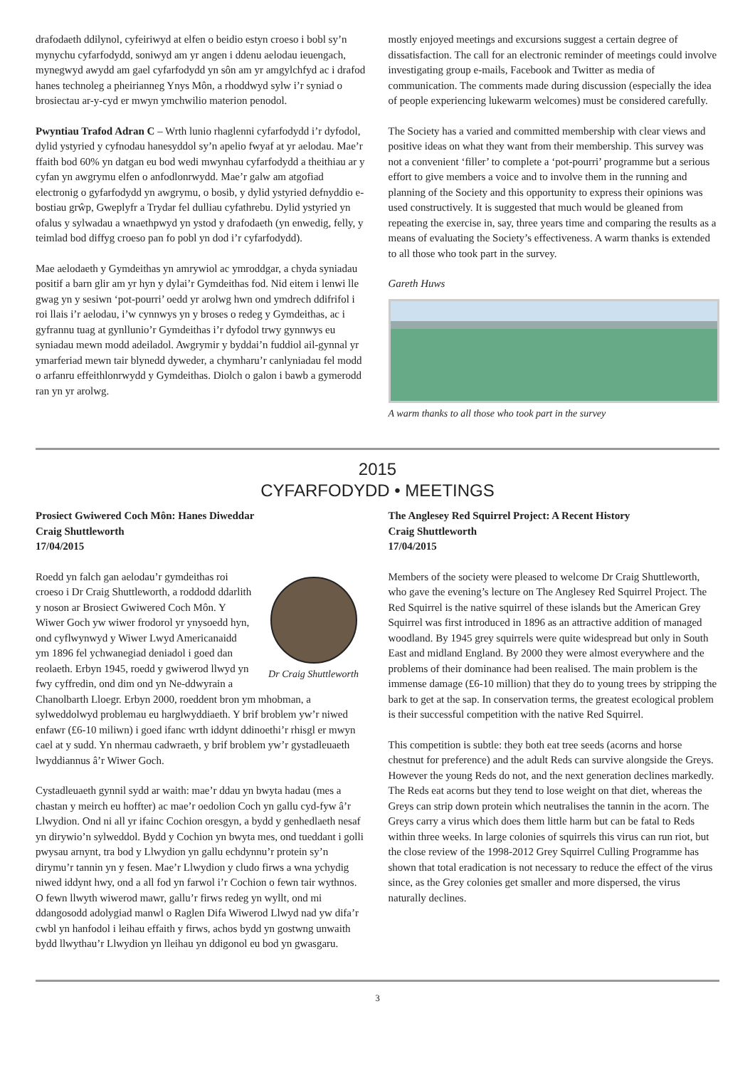drafodaeth ddilynol, cyfeiriwyd at elfen o beidio estyn croeso i bobl sy’n mynychu cyfarfodydd, soniwyd am yr angen i ddenu aelodau ieuengach, mynegwyd awydd am gael cyfarfodydd yn sôn am yr amgylchfyd ac i drafod hanes technoleg a pheirianneg Ynys Môn, a rhoddwyd sylw i’r syniad o brosiectau ar-y-cyd er mwyn ymchwilio materion penodol.
Pwyntiau Trafod Adran C – Wrth lunio rhaglenni cyfarfodydd i’r dyfodol, dylid ystyried y cyfnodau hanesyddol sy’n apelio fwyaf at yr aelodau. Mae’r ffaith bod 60% yn datgan eu bod wedi mwynhau cyfarfodydd a theithiau ar y cyfan yn awgrymu elfen o anfodlonrwydd. Mae’r galw am atgofiad electronig o gyfarfodydd yn awgrymu, o bosib, y dylid ystyried defnyddio e-bostiau grŵp, Gweplyfr a Trydar fel dulliau cyfathrebu. Dylid ystyried yn ofalus y sylwadau a wnaethpwyd yn ystod y drafodaeth (yn enwedig, felly, y teimlad bod diffyg croeso pan fo pobl yn dod i’r cyfarfodydd).
Mae aelodaeth y Gymdeithas yn amrywiol ac ymroddgar, a chyda syniadau positif a barn glir am yr hyn y dylai’r Gymdeithas fod. Nid eitem i lenwi lle gwag yn y sesiwn ‘pot-pourri’ oedd yr arolwg hwn ond ymdrech ddifrifol i roi llais i’r aelodau, i’w cynnwys yn y broses o redeg y Gymdeithas, ac i gyfrannu tuag at gynllunio’r Gymdeithas i’r dyfodol trwy gynnwys eu syniadau mewn modd adeiladol. Awgrymir y byddai’n fuddiol ail-gynnal yr ymarferiad mewn tair blynedd dyweder, a chymharu’r canlyniadau fel modd o arfanru effeithlonrwydd y Gymdeithas. Diolch o galon i bawb a gymerodd ran yn yr arolwg.
mostly enjoyed meetings and excursions suggest a certain degree of dissatisfaction. The call for an electronic reminder of meetings could involve investigating group e-mails, Facebook and Twitter as media of communication. The comments made during discussion (especially the idea of people experiencing lukewarm welcomes) must be considered carefully.
The Society has a varied and committed membership with clear views and positive ideas on what they want from their membership. This survey was not a convenient ‘filler’ to complete a ‘pot-pourri’ programme but a serious effort to give members a voice and to involve them in the running and planning of the Society and this opportunity to express their opinions was used constructively. It is suggested that much would be gleaned from repeating the exercise in, say, three years time and comparing the results as a means of evaluating the Society’s effectiveness. A warm thanks is extended to all those who took part in the survey.
Gareth Huws
A warm thanks to all those who took part in the survey
2015
CYFARFODYDD • MEETINGS
Prosiect Gwiwered Coch Môn: Hanes Diweddar
Craig Shuttleworth
17/04/2015
Dr Craig Shuttleworth
Roedd yn falch gan aelodau’r gymdeithas roi croeso i Dr Craig Shuttleworth, a roddodd ddarlith y noson ar Brosiect Gwiwered Coch Môn. Y Wiwer Goch yw wiwer frodorol yr ynysoedd hyn, ond cyflwynwyd y Wiwer Lwyd Americanaidd ym 1896 fel ychwanegiad deniadol i goed dan reolaeth. Erbyn 1945, roedd y gwiwerod llwyd yn fwy cyffredin, ond dim ond yn Ne-ddwyrain a Chanolbarth Lloegr. Erbyn 2000, roeddent bron ym mhobman, a sylweddolwyd problemau eu harglwyddiaeth. Y brif broblem yw’r niwed enfawr (£6-10 miliwn) i goed ifanc wrth iddynt ddinoethi’r rhisgl er mwyn cael at y sudd. Yn nhermau cadwraeth, y brif broblem yw’r gystadleuaeth lwyddiannus â’r Wiwer Goch.
Cystadleuaeth gynnil sydd ar waith: mae’r ddau yn bwyta hadau (mes a chastan y meirch eu hoffter) ac mae’r oedolion Coch yn gallu cyd-fyw â’r Llwydion. Ond ni all yr ifainc Cochion oresgyn, a bydd y genhedlaeth nesaf yn dirywio’n sylweddol. Bydd y Cochion yn bwyta mes, ond tueddant i golli pwysau arnynt, tra bod y Llwydion yn gallu echdynnu’r protein sy’n dirymu’r tannin yn y fesen. Mae’r Llwydion y cludo firws a wna ychydig niwed iddynt hwy, ond a all fod yn farwol i’r Cochion o fewn tair wythnos. O fewn llwyth wiwerod mawr, gallu’r firws redeg yn wyllt, ond mi ddangosodd adolygiad manwl o Raglen Difa Wiwerod Llwyd nad yw difa’r cwbl yn hanfodol i leihau effaith y firws, achos bydd yn gostwng unwaith bydd llwythau’r Llwydion yn lleihau yn ddigonol eu bod yn gwasgaru.
The Anglesey Red Squirrel Project: A Recent History
Craig Shuttleworth
17/04/2015
Members of the society were pleased to welcome Dr Craig Shuttleworth, who gave the evening’s lecture on The Anglesey Red Squirrel Project. The Red Squirrel is the native squirrel of these islands but the American Grey Squirrel was first introduced in 1896 as an attractive addition of managed woodland. By 1945 grey squirrels were quite widespread but only in South East and midland England. By 2000 they were almost everywhere and the problems of their dominance had been realised. The main problem is the immense damage (£6-10 million) that they do to young trees by stripping the bark to get at the sap. In conservation terms, the greatest ecological problem is their successful competition with the native Red Squirrel.
This competition is subtle: they both eat tree seeds (acorns and horse chestnut for preference) and the adult Reds can survive alongside the Greys. However the young Reds do not, and the next generation declines markedly. The Reds eat acorns but they tend to lose weight on that diet, whereas the Greys can strip down protein which neutralises the tannin in the acorn. The Greys carry a virus which does them little harm but can be fatal to Reds within three weeks. In large colonies of squirrels this virus can run riot, but the close review of the 1998-2012 Grey Squirrel Culling Programme has shown that total eradication is not necessary to reduce the effect of the virus since, as the Grey colonies get smaller and more dispersed, the virus naturally declines.
3